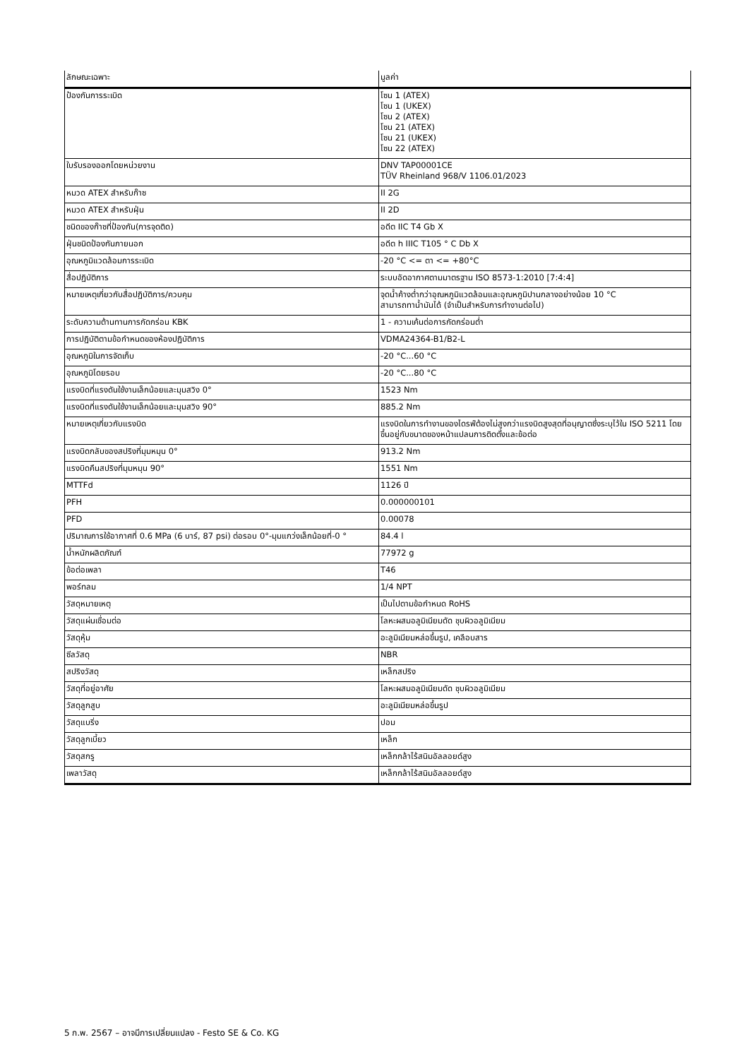| ลักษณะเฉพาะ | มูลค่า |
| --- | --- |
| ป้องกันการระเบิด | โซน 1 (ATEX) โซน 1 (UKEX) โซน 2 (ATEX) โซน 21 (ATEX) โซน 21 (UKEX) โซน 22 (ATEX) |
| ใบรับรองออกโดยหน่วยงาน | DNV TAP00001CE TÜV Rheinland 968/V 1106.01/2023 |
| หมวด ATEX สำหรับก๊าซ | II 2G |
| หมวด ATEX สำหรับฝุ่น | II 2D |
| ชนิดของก๊าซที่ป้องกัน(การจุดติด) | อดีต IIC T4 Gb X |
| ฝุ่นชนิดป้องกันภายนอก | อดีต h IIIC T105 ° C Db X |
| อุณหภูมิแวดล้อมการระเบิด | -20 °C <= ตา <= +80°C |
| สื่อปฏิบัติการ | ระบบอัดอากาศตามมาตรฐาน ISO 8573-1:2010 [7:4:4] |
| หมายเหตุเกี่ยวกับสื่อปฏิบัติการ/ควบคุม | จุดน้ำค้างต่ำกว่าอุณหภูมิแวดล้อมและอุณหภูมิปานกลางอย่างน้อย 10 °C สามารถทาน้ำมันได้ (จำเป็นสำหรับการทำงานต่อไป) |
| ระดับความต้านทานการกัดกร่อน KBK | 1 - ความเค้นต่อการกัดกร่อนต่ำ |
| การปฏิบัติตามข้อกำหนดของห้องปฏิบัติการ | VDMA24364-B1/B2-L |
| อุณหภูมิในการจัดเก็บ | -20 °C...60 °C |
| อุณหภูมิโดยรอบ | -20 °C...80 °C |
| แรงบิดที่แรงดันใช้งานเล็กน้อยและมุมสวิง 0° | 1523 Nm |
| แรงบิดที่แรงดันใช้งานเล็กน้อยและมุมสวิง 90° | 885.2 Nm |
| หมายเหตุเกี่ยวกับแรงบิด | แรงบิดในการทำงานของไดรฟ์ต้องไม่สูงกว่าแรงบิดสูงสุดที่อนุญาตซึ่งระบุไว้ใน ISO 5211 โดยขึ้นอยู่กับขนาดของหน้าแปลนการติดตั้งและข้อต่อ |
| แรงบิดกลับของสปริงที่มุมหมุน 0° | 913.2 Nm |
| แรงบิดคืนสปริงที่มุมหมุน 90° | 1551 Nm |
| MTTFd | 1126 ปี |
| PFH | 0.000000101 |
| PFD | 0.00078 |
| ปริมาณการใช้อากาศที่ 0.6 MPa (6 บาร์, 87 psi) ต่อรอบ 0°-มุมแกว่งเล็กน้อยที่-0 ° | 84.4 l |
| น้ำหนักผลิตภัณฑ์ | 77972 g |
| ข้อต่อเพลา | T46 |
| พอร์ทลม | 1/4 NPT |
| วัสดุหมายเหตุ | เป็นไปตามข้อกำหนด RoHS |
| วัสดุแผ่นเชื่อมต่อ | โลหะผสมอลูมิเนียมดัด ชุบผิวอลูมิเนียม |
| วัสดุหุ้ม | อะลูมิเนียมหล่อขึ้นรูป, เคลือบสาร |
| ซีลวัสดุ | NBR |
| สปริงวัสดุ | เหล็กสปริง |
| วัสดุที่อยู่อาศัย | โลหะผสมอลูมิเนียมดัด ชุบผิวอลูมิเนียม |
| วัสดุลูกสูบ | อะลูมิเนียมหล่อขึ้นรูป |
| วัสดุแบริ่ง | ปอม |
| วัสดุลูกเบี้ยว | เหล็ก |
| วัสดุสกรู | เหล็กกล้าไร้สนิมอัลลอยด์สูง |
| เพลาวัสดุ | เหล็กกล้าไร้สนิมอัลลอยด์สูง |
5 ก.พ. 2567 – อาจมีการเปลี่ยนแปลง - Festo SE & Co. KG